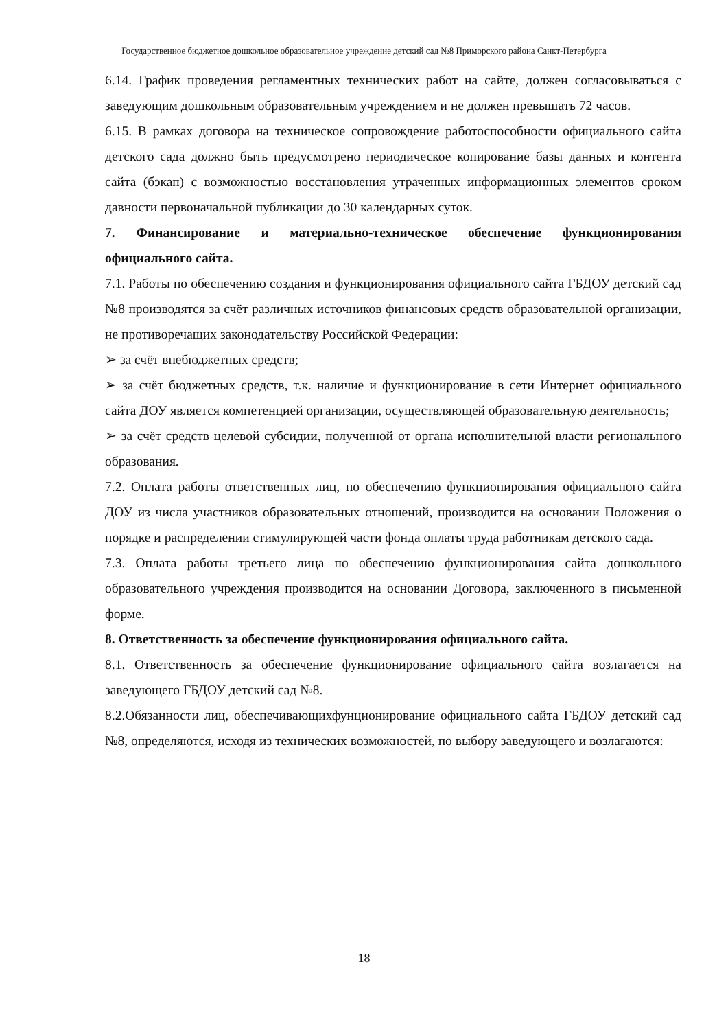Государственное бюджетное дошкольное образовательное учреждение детский сад №8 Приморского района Санкт-Петербурга
6.14. График проведения регламентных технических работ на сайте, должен согласовываться с заведующим дошкольным образовательным учреждением и не должен превышать 72 часов.
6.15. В рамках договора на техническое сопровождение работоспособности официального сайта детского сада должно быть предусмотрено периодическое копирование базы данных и контента сайта (бэкап) с возможностью восстановления утраченных информационных элементов сроком давности первоначальной публикации до 30 календарных суток.
7. Финансирование и материально-техническое обеспечение функционирования официального сайта.
7.1. Работы по обеспечению создания и функционирования официального сайта ГБДОУ детский сад №8 производятся за счёт различных источников финансовых средств образовательной организации, не противоречащих законодательству Российской Федерации:
➢ за счёт внебюджетных средств;
➢ за счёт бюджетных средств, т.к. наличие и функционирование в сети Интернет официального сайта ДОУ является компетенцией организации, осуществляющей образовательную деятельность;
➢ за счёт средств целевой субсидии, полученной от органа исполнительной власти регионального образования.
7.2. Оплата работы ответственных лиц, по обеспечению функционирования официального сайта ДОУ из числа участников образовательных отношений, производится на основании Положения о порядке и распределении стимулирующей части фонда оплаты труда работникам детского сада.
7.3. Оплата работы третьего лица по обеспечению функционирования сайта дошкольного образовательного учреждения производится на основании Договора, заключенного в письменной форме.
8. Ответственность за обеспечение функционирования официального сайта.
8.1. Ответственность за обеспечение функционирование официального сайта возлагается на заведующего ГБДОУ детский сад №8.
8.2.Обязанности лиц, обеспечивающихфунционирование официального сайта ГБДОУ детский сад №8, определяются, исходя из технических возможностей, по выбору заведующего и возлагаются:
18